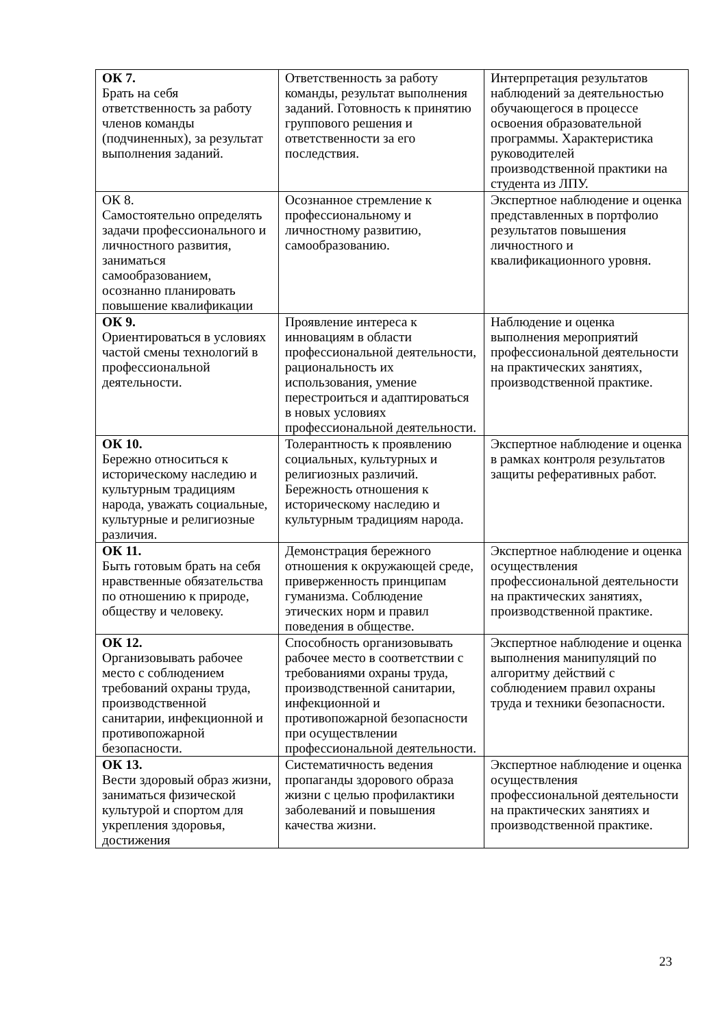| ОК 7. Брать на себя ответственность за работу членов команды (подчиненных), за результат выполнения заданий. | Ответственность за работу команды, результат выполнения заданий. Готовность к принятию группового решения и ответственности за его последствия. | Интерпретация результатов наблюдений за деятельностью обучающегося в процессе освоения образовательной программы. Характеристика руководителей производственной практики на студента из ЛПУ. |
| ОК 8. Самостоятельно определять задачи профессионального и личностного развития, заниматься самообразованием, осознанно планировать повышение квалификации | Осознанное стремление к профессиональному и личностному развитию, самообразованию. | Экспертное наблюдение и оценка представленных в портфолио результатов повышения личностного и квалификационного уровня. |
| ОК 9. Ориентироваться в условиях частой смены технологий в профессиональной деятельности. | Проявление интереса к инновациям в области профессиональной деятельности, рациональность их использования, умение перестроиться и адаптироваться в новых условиях профессиональной деятельности. | Наблюдение и оценка выполнения мероприятий профессиональной деятельности на практических занятиях, производственной практике. |
| ОК 10. Бережно относиться к историческому наследию и культурным традициям народа, уважать социальные, культурные и религиозные различия. | Толерантность к проявлению социальных, культурных и религиозных различий. Бережность отношения к историческому наследию и культурным традициям народа. | Экспертное наблюдение и оценка в рамках контроля результатов защиты реферативных работ. |
| ОК 11. Быть готовым брать на себя нравственные обязательства по отношению к природе, обществу и человеку. | Демонстрация бережного отношения к окружающей среде, приверженность принципам гуманизма. Соблюдение этических норм и правил поведения в обществе. | Экспертное наблюдение и оценка осуществления профессиональной деятельности на практических занятиях, производственной практике. |
| ОК 12. Организовывать рабочее место с соблюдением требований охраны труда, производственной санитарии, инфекционной и противопожарной безопасности. | Способность организовывать рабочее место в соответствии с требованиями охраны труда, производственной санитарии, инфекционной и противопожарной безопасности при осуществлении профессиональной деятельности. | Экспертное наблюдение и оценка выполнения манипуляций по алгоритму действий с соблюдением правил охраны труда и техники безопасности. |
| ОК 13. Вести здоровый образ жизни, заниматься физической культурой и спортом для укрепления здоровья, достижения | Систематичность ведения пропаганды здорового образа жизни с целью профилактики заболеваний и повышения качества жизни. | Экспертное наблюдение и оценка осуществления профессиональной деятельности на практических занятиях и производственной практике. |
23